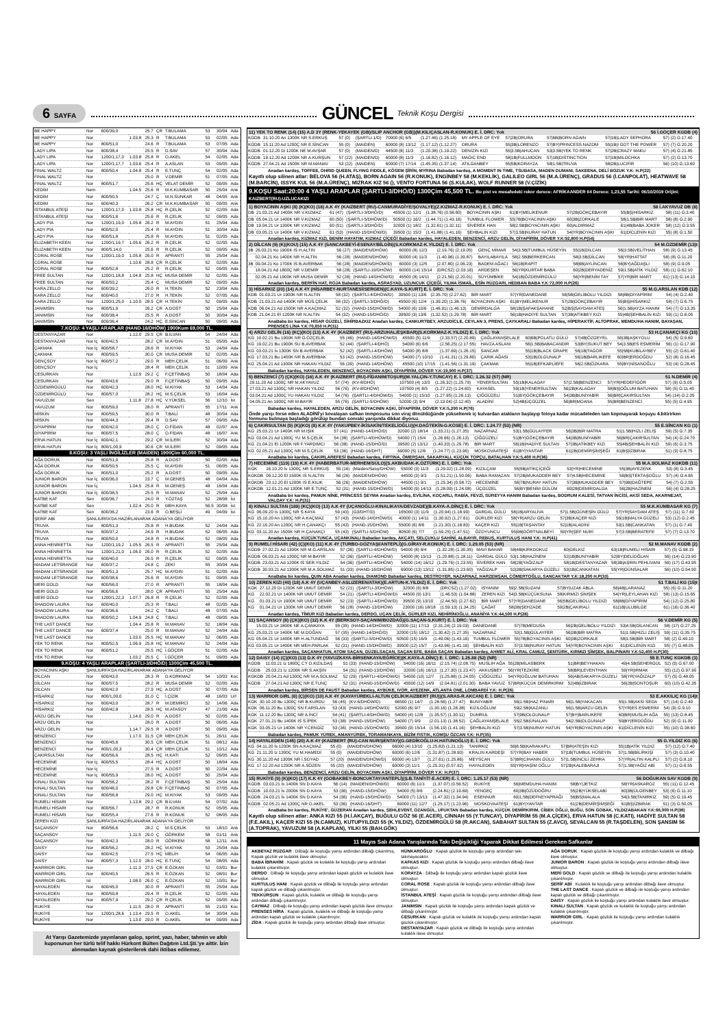6 SAYFA GÜNCEL Teknik Koşu Dergisi
| BE HAPPY | Nor | 600/39,0 | | 25.7 | ÇR | T.BULAMA | 53 | 30/04 | Ada |
| BE HAPPY | Nor | | 1.03.8 | 25.3 | R | T.BULAMA | 53 | 02/05 | Ada |
| BE HAPPY | Nor | 800/51,0 | | 24.6 | R | T.BULAMA | 53 | 07/05 | Ada |
| LADY LIPA | Nor | 600/38,4 | | 25.5 | R | D.SAV | 57 | 30/04 | Ada |
| LADY LIPA | Nor | 1200/1,17,0 | 1.03.8 | 25.8 | R | O.AKEL | 54 | 02/05 | Ada |
| LADY LIPA | Nor | 1200/1,17,7 | 1.03.6 | 25.4 | R | A.ASLAN | 53 | 09/05 | Ada |
| FINAL WALTZ | Nor | 800/50,4 | 1.04.8 | 25.4 | R | E.TUNÇ | 54 | 02/05 | Ada |
| FINAL WALTZ | Nor | | | 25.0 | R | V.DEMİR | 51 | 07/05 | Ada |
| FINAL WALTZ | Nor | 800/51,7 | | 25.6 | HÇ | VELAT DEMİR | 52 | 09/05 | Ada |
| KEDİM | Nem | | 1.04.5 | 25.6 | R | M.K.KUMBASAR | 50 | 25/04 | Ank |
| KEDİM | Nor | 800/50,5 | | 24.7 | Ç | M.N.SUNKAR | 48 | 04/05 | Ank |
| KEDİM | Nor | 600/40,3 | | 26.2 | ÇR | M.K.KUMBASAR | 50 | 09/05 | Ank |
| İSTANBUL ATEŞİ | Nor | 1200/1,17,0 | 1.03.8 | 25.8 | HÇ | R.ÇELİK | 52 | 02/05 | Ada |
| İSTANBUL ATEŞİ | Nor | 800/51,8 | | 25.6 | R | R.ÇELİK | 52 | 09/05 | Ada |
| LADY PIA | Nor | 1200/1,19,0 | 1.05.8 | 26.2 | R | M.AYDIN | 51 | 25/04 | Ada |
| LADY PIA | Nor | 800/52,0 | | 25.4 | R | M.AYDIN | 51 | 30/04 | Ada |
| LADY PIA | Nor | 800/51,8 | | 25.8 | R | M.AYDIN | 51 | 02/05 | Ada |
| ELIZABETH KEEN | Nor | 1200/1,19,7 | 1.05.6 | 26.2 | R | R.ÇELİK | 52 | 02/05 | Ada |
| ELIZABETH KEEN | Nor | 800/5,14,0 | | 25.6 | R | R.ÇELİK | 52 | 09/05 | Ada |
| CORAL ROSE | Nor | 1200/1,19,0 | 1.05.8 | 26.0 | R | APRANTİ | 55 | 25/04 | Ada |
| CORAL ROSE | Nor | | 1.10.6 | 28.8 | ÇR | R.ÇELİK | 52 | 02/05 | Ada |
| CORAL ROSE | Nor | 800/52,8 | | 25.2 | R | R.ÇELİK | 52 | 09/05 | Ada |
| FREE SULTAN | Nor | 1200/1,18,8 | 1.04.8 | 25.8 | HÇ | MUSA DEMİR | 52 | 02/05 | Ada |
| FREE SULTAN | Nor | 800/50,2 | | 25.4 | Ç | MUSA DEMİR | 52 | 09/05 | Ada |
| KARA ZELLO | Nor | 600/39,2 | | 26.0 | R | H.TEKİN | 52 | 23/04 | Ada |
| KARA ZELLO | Nor | 600/40,0 | | 27.0 | R | H.TEKİN | 52 | 07/05 | Ada |
| KARA ZELLO | Nor | 1200/1,25,0 | 1.10.0 | 28.5 | ÇR | H.TEKİN | 52 | 09/05 | Ada |
| JANIMSIN | Nor | 800/51,9 | | 26.2 | ÇR | A.DOST | 50 | 25/04 | Ada |
| JANIMSIN | Nor | 600/38,4 | | 25.5 | R | A.DOST | 50 | 30/04 | Ada |
| JANIMSIN | Nor | 600/36,4 | | 24.2 | HÇ | E.SİNCAN | 50 | 09/05 | Ada |
| 7.KOŞU: 4 YAŞLI ARAPLAR (HAND-16/DHÖW) 1900Kum 69,000 TL. | | | | | | | | | |
| DESTANYAZAR | Nor | | 1.12.0 | 29.5 | ÇR | B.İLVAN | 54 | 24/04 | Ada |
| DESTANYAZAR | Nor İç | 600/42,5 | | 28.2 | ÇR | M.AYDIN | 51 | 05/05 | Ada |
| ÇAKMAK | Nor İç | 800/58,7 | | 28.6 | R | M.KIYAK | 53 | 24/04 | Ada |
| ÇAKMAK | Nor | 800/59,5 | | 30.0 | ÇR | MUSA DEMİR | 52 | 02/05 | Ada |
| GENÇSOY | Nor İç | 800/57,2 | | 29.0 | R | MEH.ÇELİK | 51 | 06/09 | Ank |
| GENÇSOY | Nor İç | | | 28.4 | R | MEH.ÇELİK | 51 | 10/09 | Ank |
| CESURKAN | Nor | | 1.12.9 | 29.2 | Ç | F.ÇETİNBAŞ | 50 | 18/04 | Ada |
| CESURKAN | Nor | 600/43,6 | | 29.0 | R | F.ÇETİNBAŞ | 50 | 09/05 | Ada |
| ÖZDEMİRGÜLÜ | Nor | 600/42,3 | | 28.0 | HÇ | M.KIYAK | 53 | 14/04 | Ada |
| ÖZDEMİRGÜLÜ | Nor | 800/57,0 | | 28.2 | HÇ | M.S.ÇELİK | 53 | 16/04 | Ada |
| YAVUZUM | Sen | | 1.11.8 | 27.8 | HÇ | V.YÜKSEL | 56 | 12/10 | İst |
| YAVUZUM | Nor | 800/59,0 | | 28.0 | R | APRANTİ | 55 | 17/11 | Ank |
| MİSKİN | Nor | 800/59,5 | | 30.0 | R | T.BALİ | 48 | 30/04 | Ada |
| MİSKİN | Nor | 600/44,3 | | 29.4 | R | D.SAV | 57 | 09/05 | Ada |
| DİYAPİRİM | Nor | 600/42,0 | | 28.0 | Ç | O.FİDAN | 48 | 02/07 | Ank |
| DİYAPİRİM | Nor | 800/57,5 | | 28.0 | Ç | O.FİDAN | 48 | 16/07 | Ank |
| ERVA HATUN | Nor İç | 600/42,1 | | 29.2 | ÇR | M.İLERİ | 52 | 30/04 | Ada |
| ERVA HATUN | Nor İç | 800/1,00,9 | | 30.6 | ÇR | M.İLERİ | 52 | 09/05 | Ada |
| 8.KOŞU: 3 YAŞLI İNGİLİZLER (MAIDEN) 1900Çim 60,000 TL. | | | | | | | | | |
| AĞA DORUK | Nor | 800/51,9 | | 25.8 | R | A.DOST | 50 | 02/05 | Ada |
| AĞA DORUK | Nor | 800/50,5 | | 25.5 | Ç | M.AYDIN | 51 | 06/05 | Ada |
| AĞA DORUK | Nor | 800/51,0 | | 25.2 | R | A.DOST | 50 | 09/05 | Ada |
| JUNIOR BARON | Nor İç | 600/36,0 | | 23.7 | Ç | M.GENEŞ | 48 | 04/04 | Ada |
| JUNIOR BARON | Nor İç | | 1.04.5 | 25.8 | R | M.GENEŞ | 48 | 16/04 | Ada |
| JUNIOR BARON | Nor İç | 600/38,5 | | 25.5 | R | M.MANAV | 52 | 25/04 | Ada |
| KATBE KAT | Sen | 600/36,7 | | 24.0 | R | Y.ÖZTAŞ | 52 | 28/08 | İst |
| KATBE KAT | Sen | | 1.02.4 | 25.0 | R | MEH.KAYA | 56.5 | 30/08 | İst |
| KATBE KAT | Sen | 600/36,2 | | 23.6 | R | O.BEŞLİ | 49 | 04/09 | İst |
| ŞERİF ABİ | ŞANLIURFA'DA HAZIRLANARAK ADANA'YA GELİYOR | | | | | | | | |
| TRUVA | Nor | 800/51,3 | | 25.8 | R | H.BUDAK | 52 | 24/04 | Ada |
| TRUVA | Nor | 600/37,2 | | 24.9 | R | H.BUDAK | 52 | 06/05 | Ada |
| TRUVA | Nor | 800/50,0 | | 24.8 | R | H.BUDAK | 52 | 08/05 | Ada |
| ANNA HENRIETTA | Nor | 1200/1,19,2 | 1.05.5 | 26.5 | R | APRANTİ | 55 | 25/04 | Ada |
| ANNA HENRIETTA | Nor | 1200/1,21,0 | 1.06.0 | 26.0 | R | R.ÇELİK | 52 | 02/05 | Ada |
| ANNA HENRIETTA | Nor | 600/40,0 | | 26.5 | R | R.ÇELİK | 52 | 09/05 | Ada |
| MADAM LETSRANGE | Nor | 600/37,2 | | 24.8 | Ç | ZEKİ | 55 | 30/04 | Ada |
| MADAM LETSRANGE | Nor | 800/51,3 | | 25.7 | HÇ | M.AYDIN | 51 | 02/05 | Ada |
| MADAM LETSRANGE | Nor | 600/38,6 | | 25.6 | R | M.AYDIN | 51 | 09/05 | Ada |
| MERİ GOLD | Nor | 800/56,0 | | 27.0 | R | APRANTİ | 55 | 18/04 | Ada |
| MERİ GOLD | Nor | 800/56,6 | | 28.0 | ÇR | APRANTİ | 55 | 25/04 | Ada |
| MERİ GOLD | Nor | 1200/1,22,3 | 1.07.7 | 26.8 | R | R.ÇELİK | 52 | 02/05 | Ada |
| SHADOW LAURA | Nor | 600/40,0 | | 25.3 | R | T.BALİ | 48 | 02/05 | Ada |
| SHADOW LAURA | Nor | 600/36,6 | | 24.2 | Ç | T.BALİ | 48 | 07/05 | Ada |
| SHADOW LAURA | Nor | 800/50,2 | 1.04.9 | 24.8 | Ç | T.BALİ | 48 | 09/05 | Ada |
| THE LAST DANCE | Nor | | 1.04.4 | 25.8 | R | M.MANAV | 52 | 18/04 | Ada |
| THE LAST DANCE | Nor | 600/37,4 | | 25.0 | R | M.MANAV | 52 | 24/04 | Ada |
| THE LAST DANCE | Nor | | 1.03.0 | 25.5 | HÇ | M.MANAV | 52 | 06/05 | Ada |
| YEK TO RENK | Nor | 800/52,5 | 1.06.9 | 25.8 | HÇ | M.MANAV | 52 | 24/04 | Ada |
| YEK TO RENK | Nor | 800/51,2 | | 25.5 | HÇ | İ.GÖÇER | 51 | 02/05 | Ada |
| YEK TO RENK | Nor | | 1.03.2 | 25.5 | Ç | İ.GÖÇER | 51 | 09/05 | Ada |
| 9.KOŞU: 4 YAŞLI ARAPLAR (ŞARTLI-3/DHÖ/D) 1300Çim 45,500 TL. | | | | | | | | | |
| BOYACININ AŞKI | ŞANLIURFA'DA HAZIRLANARAK ADANA'YA GELİYOR | | | | | | | | |
| DİLCAN | Nor | 600/43,0 | | 28.3 | R | D.KORKMAZ | 54 | 10/03 | Koc |
| DİLCAN | Nor | 800/57,5 | | 28.2 | R | MUSA DEMİR | 52 | 02/05 | Ada |
| DİLCAN | Nor | 600/42,0 | | 27.9 | HÇ | A.DOST | 50 | 07/05 | Ada |
| HİSARKIZ | Nor | 800/1,00,0 | | 31.0 | Ç | İ.ÇİZİK | 48 | 16/03 | Urf |
| HİSARKIZ | Nor | 600/43,0 | | 28.7 | R | M.DEMİRCİ | 52 | 14/06 | Ada |
| HİSARKIZ | Nor | 600/42,8 | | 28.5 | HÇ | M.ATASOY | 47 | 21/06 | Ada |
| ARZU GELİN | Nor | | 1.14.0 | 29.0 | R | A.DOST | 50 | 02/05 | Ada |
| ARZU GELİN | Nor | | | 28.0 | R | A.DOST | 50 | 06/05 | Ada |
| ARZU GELİN | Nor | | 1.14.7 | 29.5 | R | A.DOST | 50 | 09/05 | Ada |
| BENZENCİ | Nor | | 1.17.0 | 31.5 | ÇR | MEH.ÇELİK | 51 | 26/11 | Ada |
| BENZENCİ | Nor | 600/45,6 | | 30.5 | ÇR | MEH.ÇELİK | 51 | 08/12 | Ada |
| BENZENCİ | Nor | 800/1,00,3 | | 30.4 | ÇR | MEH.ÇELİK | 51 | 10/12 | Ada |
| ÇAKIRSULTAN | Nor | 800/56,6 | | 28.5 | HÇ | H.KATI | 52 | 09/05 | Ada |
| HECEMİNE | Nor İç | 800/55,5 | | 28.4 | HÇ | A.DOST | 50 | 18/04 | Ada |
| HECEMİNE | Nor İç | | | 27.5 | R | A.DOST | 50 | 22/04 | Ada |
| HECEMİNE | Nor İç | 800/55,9 | | 28.0 | HÇ | A.DOST | 50 | 25/04 | Ada |
| KINALI SULTAN | Nor | 800/56,2 | | 28.2 | R | F.ÇETİNBAŞ | 50 | 25/04 | Ada |
| KINALI SULTAN | Nor | 600/46,0 | | 29.8 | ÇR | F.ÇETİNBAŞ | 50 | 07/05 | Ada |
| KINALI SULTAN | Nor | 800/56,8 | | 29.0 | HÇ | M.KIYAK | 53 | 09/05 | Ada |
| RUMELİ HİSARI | Nor | | 1.13.8 | 29.2 | ÇR | B.İLVAN | 54 | 07/02 | Ada |
| RUMELİ HİSARI | Nor | 800/56,7 | | 28.7 | R | R.KONUK | 52 | 05/05 | Ada |
| RUMELİ HİSARI | Nor | 800/55,4 | | 27.6 | R | R.KONUK | 52 | 08/05 | Ada |
| ZEREN KIZI | ŞANLIURFA'DA HAZIRLANARAK ADANA'YA GELİYOR | | | | | | | | |
| SAÇANSOY | Nor | 800/56,6 | | 28.2 | Ç | M.S.ÇELİK | 53 | 18/10 | Ank |
| SAÇANSOY | Nor | | 1.11.5 | 29.0 | Ç | GÖRKEM | 58 | 01/11 | Ank |
| SAÇANSOY | Nor | 600/42,3 | | 28.0 | R | GÖRKEM | 58 | 12/11 | Ank |
| DAISY | Nor | 800/56,2 | | 28.2 | HÇ | M.KIYAK | 53 | 25/04 | Ada |
| DAISY | Nor | 600/42,5 | | 27.5 | HÇ | MELİH | 54 | 06/05 | Ada |
| DAISY | Nor | 800/57,3 | 1.12.0 | 28.0 | HÇ | E.TUNÇ | 54 | 08/05 | Ada |
| WARRIOR GIRL | Nor | | 1.11.3 | 27.5 | ÇR | E.ÖZKAN | 52 | 03/01 | Bur |
| WARRIOR GIRL | Nor | 600/40,5 | | 26.5 | R | E.ÖZKAN | 52 | 08/01 | Bur |
| WARRIOR GIRL | Isl | | 1.08.0 | 26.0 | Ç | E.ÖZKAN | 52 | 10/01 | Bur |
| HAYALEDEN | Nor | 600/45,0 | | 30.0 | R | APRANTİ | 55 | 25/04 | Ada |
| HAYALEDEN | Nor | 800/59,8 | | 29.4 | R | R.ÇELİK | 52 | 02/05 | Ada |
| HAYALEDEN | Nor | 800/57,9 | | 29.2 | ÇR | R.ÇELİK | 52 | 09/05 | Ada |
| RUKİYE | Nor | | 1.11.5 | 28.0 | R | APRANTİ | 55 | 21/03 | Koc |
| RUKİYE | Nor | 1200/1,28,6 | 1.13.4 | 29.5 | R | O.AKEL | 54 | 30/04 | Ada |
| RUKİYE | Nor | | 1.13.0 | 29.0 | R | O.AKEL | 54 | 09/05 | Ada |
At Yarışı Gazetemizde yayınlanan galop, sprint, yazı, haber, tahmin ve altılı kuponunun her türlü telif hakkı Hürkont Bülten Dağıtım Ltd.Şti.'ye aittir. İzin alınmadan kaynak gösterilerek dahi iktibas edilemez.
11) YEK TO RENK (14) (15) A.D 3Y (RENK-YEKAYEK (GB)/SLIP ANCHOR (GB))(M.KILIÇASLAN-R.KONUK) E. İ. DRC: Yok 56 İ.GÖÇER KGDB (4)
| KGDB | 31.10.20 An 1300K NR S.ERKUŞ | 57 (0) | (ŞARTLI-1/D) | 70000 (6) 6/5 | (1.27.46) (1.25.18) | MY APPLE OF EYE | 57/2B/ORURA | 57/6B/BORN AGAIN | 57/1B/LADY SEPHORA | 57) (2) G:17.40 |
| KGDB | 15.11.20 Ad 1200Ç NR E.SİNCAN | 55 (0) | (MAIDEN) | 60000 (8) 13/12 | (1.17.12) (1.12.27) | ORURA | 55/3B/LORENZO | 57/BY/PRINCESS NAZOM | 55/1B/I GOT THE POWER | 57) (7) G:20.20 |
| KGDB | 01.12.20 Di 1200K NE M.AVŞAR | 57 (0) | (MAIDEN/D) | 44500 (8) 11/3 | (1.20.38) (1.19.22) | DENİZİN KIZI | 55/3.5B/AHUCAN | 53/3.5B/YEK TO RENK | 57/2B/CRAZY MAKU | 57) (4) G:21.85 |
| KGDB | 19.12.20 Ad 1200K NR A.KURŞUN | 57 (22) | (MAIDEN/D) | 60000 (8) 11/3 | (1.16.82) (1.16.12) | MAGIC END | 58/1B/FULLMOON | 57/1B/DISTINCTION | 57/1B/MILOCHKA | 57) (2) G:13.70 |
| KGDB | 27.04.21 Ad 1500K NR M.MANAV | 53 (22) | (MAIDEN) | 60000 (7) 17/14 | (1.45.35) (1.37.14) | ATILGANBEY | 55/5B/KORAYZA | 58/1.5B/TRUVA | 58/2B/LUCIFIR | 56) (10) G:13.60 |
Anadan kardeş, TOFFEE, OHRID QUEEN, FLYING FIDDLE, KÖSEM ŞİRİN, MYRINA Babadan kardeş, A MOMENT IN TIME, TSUBASA, MADEN DUMANI, SAKEENA, DELİ BOZUK Y.K: H.P(22)
Kayıtlı olup silinen atlar: BELOVA 56 (H.ATAŞ), BORN AGAIN 56 (R.KONUK), ENGİNBEY 58 (M.KEKLİK), GALILEO GIRL 56 (M.A.ÜRENÇ), GRADUS 56 (İ.CANPOLAT), HEATWAVE 58 (M.BARCİN), ISSYK KUL 56 (M.A.ÜRENÇ), MIZRAK KIZ 56 (), VENTO FORTUNA 56 (S.KULAK), WOLF RUNNER 58 (V.ÇİZİK)
9.KOŞU Saat:20:00 4 YAŞLI ARAPLAR (ŞARTLI-3/DHÖ/D) 1300Çim 45,500 TL. Bu pist ve mesafedeki rekor derece: AFRİKAANDER 64 Derece: 1,23,55 Tarihi: 06/10/2019 Orijini: KAIZBERT(RU)-UZLUCAKIZI
1) BOYACININ AŞKI (8) (K)(KO) (18) A.K 4Y (KAIZBERT (RU)-CANMURADİYE/ŞOVALYE)(Z.KIZMAZ-R.KONUK) E. İ. DRC: Yok 58 İ.AKYAVUZ DB (8)
| DB | 21.03.21 Ad 1400K NR V.KIZMAZ | 61 (47) | (ŞARTLI-3/DHÖ/D) | 45500 (1) 12/1 | (1.38.76) (0.58.60) | BOYACININ AŞKI | 61/BY/MELİKENUR | 57/2B/GÖKÇEBAYIR | 55/BŞ/HİSARKIZ | 58) (11) G:3.40 |
| DB | 05.04.21 Ur 1400K NR V.KIZMAZ | 60 (50) | (ŞARTLI-5/DHÖW/D) | 50500 (1) 16/2 | (1.44.71) (1.43.16) | TUMBUL FLOWER | 55/7B/BOYACININ AŞKI | 60/3B/ZORKALE | 58/1.5B/BİR MART | 58) (8) G:2.90 |
| DB | 19.04.21 Ur 1300K NR V.KIZMAZ | 60 (51) | (ŞARTLI-3/DHÖ/D) | 32000 (1) 18/2 | (1.32.61) (1.32.11) | SİVEREK HAN | 58/2.5B/BOYACININ AŞKI | 60/ALDIRMAZ | 61/4B/BABA JOKER | 58) (12) G:3.55 |
| DB | 03.05.21 Ur 1400K NR V.KIZMAZ | 61 (53) | (HAND-15/DHÖW/D) | 39500 (1) 15/3 | (1.41.88) (1.41.16) | ŞEHBALİN KIZI | 57/3.5B/NURAY HATUN | 54/YR/BOYACININ AŞKI | 61/DİCLENİN KIZI | 55) (8) G:1.50 |
Anadan kardeş, KIZMAZ KIZI, BENİM HAYATIM, KIZMAZ ÇİÇEĞİ Babadan kardeş, HAYALEDEN, BENZENCİ, ARZU GELİN, DİYAPİRİM, DÖVER Y.K:92,800 H.P(54)
2) DİLCAN (9) (K)(KOU) (15) A.K 4Y (SANCAKBEYİ-ESENAY/BİLGİN)(S.KORKMAZ-K.YILDIZ) E. İ. DRC: Yok 54 M.ÖZDEMİR (13)t
| 3B | 26.03.21 Ko 1900K IS H.ALTIN | 56 (27) | (MAIDEN/DHÖW) | 60000 (8) 12/3 | (2.19.76) (2.19.05) | GENÇ MİMAR | 54/3.5B/TUMBUL HÜSEYİN | 55/1B/DİLCAN | 56/3.5B/VELİTHAN | 58) (9) G:13.45 |
| | 02.04.21 Ko 1400K NR H.ALTIN | 56 (28) | (MAIDEN/DHÖW) | 60000 (4) 11/3 | (1.40.96) (1.39.87) | BAYILABAYILA | 58/2.5B/BERKERCAN | 58/3.5B/DİLCAN | 56/YR/HATTAT | 58) (8) G:11.20 |
| 3B | 09.04.21 Ko 1700K IS B.AVERBAK | 56 (28) | (MAIDEN/DHÖW/D) | 60000 (3) 12/5 | (2.07.80) (2.06.23) | BADEM AĞACI | 58/1B/RAPİT | 58/6B/AYLİNCAN | 56/BY/AĞDAŞLI | 58) (9) G:9.05 |
| | 18.04.21 Ad 1800Ç NR V.DEMİR | 58 (28) | (ŞARTLI-19/DHÖW) | 60000 (14) 15/14 | (DRCSZ) (2.03.16) | ARDEŞEN | 56/YR/KURTAR BABA | 60/2B/DERYADENİZ | 59/1.5B/ATİK YILDIZ | 58) (1) G:62.10 |
| | 02.05.21 Ad 1900K NR MUSA DEMİR | 52 (28) | (HAND-14/DHÖW/D) | 45500 (8) 14/11 | (2.21.56) (2.20.01) | SÜYÜMBİKE | 54/1B/ÖZDEMİRGÜLÜ | 56/YR/BENİM TAY | 57/YR/BİR MART | 61) (13) G:14.10 |
Anadan kardeş, BERFİN HAT, ROJA Babadan kardeş, ASRASYAD, UZUNCUK ÇİÇEĞİ, YILMA İSMAİL, ESİN RÜZGARI, HEDBAN BABA Y.K:72,000 H.P(26)
3) HİSARKIZ (20) (14) A.K 4Y (HİSARBEY-NURTANESİ/SERGEN)(C.KAYA-S.KURT) E. İ. DRC: Yok 55 M.G.ARSLAN KDB (12)
| KDB | 01.03.21 Ur 1900K NR N.ALTIN | 58 (32) | (ŞARTLI-4/DHÖW/D) | 39500 (1) 13/6 | (2.35.70) (2.27.62) | BİR MART | 57/YR/DANEDANE | 56/5B/GELİBOLU YILDIZI | 58/8B/DİYAPİRİM | 54) (4) G:2.40 |
| KDB | 21.03.21 Ad 1400K NR MÜS.ÇELİK | 58 (32) | (ŞARTLI-3/DHÖ/D) | 45500 (6) 12/4 | (1.39.20) (1.38.76) | BOYACININ AŞKI | 61/BY/MELİKENUR | 57/2B/GÖKÇEBAYIR | 55/BŞ/HİSARKIZ | 58) (7) G:6.75 |
| KDB | 06.04.21 Ad 1500K NR A.KAÇMAZ | 52 (32) | (HAND-15/DHÖW/D) | 54000 (6) 10/6 | (1.46.91) (1.46.13) | DEMİRDALGA | 58/1B/ŞAFAKŞAHANE | 52/BŞ/SAYDAM ATEŞ | 56/1.5B/AYZA HANIM | 54) (7) G:13.35 |
| KDB | 21.04.21 El 1200K NR N.ALTIN | 54 (32) | (HAND-15/DHÖ/D) | 39500 (3) 13/6 | (1.32.52) (1.29.78) | BİR MART | 56/1B/HADİYE SULTAN | 57/3B/ATİKBEY KIZI | 55/4B/ŞEHBALİN KIZI | 59) (1) G:6.05 |
AnaBaba bir kardeş, HİSAR GÜZELİ, SİHİRBAZKIZ Anadan kardeş, CANKURTBEY, ARZUDİCLE, CEYLAN 3, PRENS, ÇAYKARALI Babadan kardeş, HİPERAKTİF, ALTOPRAK, MEMDUHA HANIM, BAYAŞAN, PRENSES LİNA Y.K:70,650 H.P(31)
4) ARZU GELİN (16) (KÇ)(KO) (13) A.K 4Y (KAIZBERT (RU)-ARZUHAL/EŞKBAR)(S.KORKMAZ-K.YILDIZ) E. İ. DRC: Yok 53 H.ÇANAKÇI KG (10)
| KG | 10.02.21 Bu 1900K NR G.ÖZÇELİK | 55 (46) | (HAND-14/DHÖW/D) | 45500 (5) 11/9 | (2.33.57) (2.20.89) | ÇAĞLAYANŞELALE | 60/6B/POLATLI GÜLÜ | 57/4B/ÖZGEYEL | 56/3B/AŞKYOLU | 54) (5) G:9.60 |
| KG | 19.02.21 Bu 1900K SU B.AVERBAK | 52 (44) | (ŞARTLI-4/DHÖ) | 54000 (6) 6/6 | (2.56.25) (2.17.55) | HAVZA ASLANI | 56/1.5B/BABACANDIR | 53/BY/SUKUT BEY | 54/3.5B/ES ESMERİM | 56) (1) G:17.90 |
| KG | 03.03.21 İs 1300K SN B.AVERBAK | 52 (42) | (ŞARTLI-4/DHÖW) | 54000 (8) 8/8 | (1.37.69) (1.26.15) | SANCAR | 55/1B/BLACK GRAPE | 56/1B/TAGOR | 55/5B/KUBİLAYBEY | 55) (2) G:61.40 |
| KG | 17.03.21 Bu 1400K NR B.AVERBAK | 53 (42) | (HAND-15/DHÖW) | 54000 (7) 10/10 | (1.41.31) (1.29.80) | ÇARIK AĞASI | 53/1B/OLGUNALP | 56/1B/BARLIKEFE | 60/BR/ERDOĞDU | 52) (8) G:16.45 |
| KG | 25.04.21 Ad 1300K NR HAKAN YILDIZ | 56 (39) | (HAND-14/DHÖW) | 45500 (10) 17/15 | (1.41.56) (1.31.19) | ÇAKMAK | 55/1B/EFKARLİEFE | 56/2.5B/ÖZKARA | 55/BY/NİSANOĞLU | 53) (4) G:28.45 |
Babadan kardeş, HAYALEDEN, BENZENCİ, BOYACININ AŞKI, DİYAPİRİM, DÖVER Y.K:19,900 H.P(37)
5) BENZENCİ (7) (ÇK)(KO) (16) A.K 4Y (KAIZBERT (RU)-FİDANIM/TOŞUR)(M.YALÇIN-Y.TUNCAY) E. İ. DRC: 1.26.32 (57) (NR) 51 N.DEMİR (4)
| | 29.11.20 Ad 1300Ç NR M.AKYAVUZ | 57 (74) | (KV-8/DHÖ) | 107500 (4) 13/3 | (1.26.32) (1.25.79) | YENERSULTAN | 55/1B/KALAGAY | 57/2.5B/BENZENCİ | 57/YR/HEDEFİGÖR | 57) (9) G:5.05 |
| | 27.03.21 Ad 1300Ç NR HAKAN YILDIZ | 56 (76) | (KV-8/DHÖW) | 107500 (4) 8/5 | (1.27.22) (1.24.60) | KAYASEL | 59/1B/YENERSULTAN | 56/2B/KALAGAY | 58/BŞ/OĞLUM BATUHAN | 58) (5) G:11.40 |
| | 03.04.21 Ad 1300Ç YU HAKAN YILDIZ | 54 (76) | (ŞARTLI-4/DHÖW/D) | 54000 (1) 15/10 | (1.27.95) (1.26.13) | ÇİĞGÜZELİ | 51/BY/GÖKÇEBAYIR | 54/3B/BUNİYABİR | 56/BR/ÇAKIRSULTAN | 54) (14) G:2.05 |
| | 04.05.21 An 1900Ç NR M.BAYIR | 55 (76) | (ŞARTLI-5/DHÖW) | 52000 (3) 9/4 | (2.13.04) (2.12.40) | ALADİNİ | 52/4B/ÜÇGÜZEL | 56/BR/MOANA | 55/BR/BENZENCİ | 55) (5) G:4.95 |
Babadan kardeş, HAYALEDEN, ARZU GELİN, BOYACININ AŞKI, DİYAPİRİM, DÖVER Y.K:5,200 H.P(76)
Önde yarışı forse eden ALADİNİ'yi kovalayan safkan temposunu son viraj dönüldüğünde yükselterek iç kulvardan atakların başlayıp fotoya kadar mücadeleden tam kopmayarak koşuyu 4.bitirirken formunu bulmaya başladığı görülüp bundan sonraki yarışında dikkat diyoruz.
6) ÇAKIRSULTAN (9) (K)(KO) (8) K.K 4Y (YAKUPBEY-İKİSAKİN/TEKELİOĞLU)(H.DAĞTEKİN-G.KÖSE) E. İ. DRC: 1.24.77 (53) (NR) 55 E.SİNCAN KG (1)
| KG | 25.03.21 Ur 1400K NR M.IŞIK | 57 (41) | (HAND-14/DHÖ/D) | 32000 (2) 18/14 | (1.33.21) (1.27.35) | NAZARNAZ | 53/1.5B/GÜLAYFER | 56/3B/BİR MATRA | 51/1.5B/HIZLI ZELİŞ | 59) (5) G:7.35 |
| KG | 03.04.21 Ad 1300Ç YU M.S.ÇELİK | 54 (38) | (ŞARTLI-4/DHÖW/D) | 54000 (7) 15/4 | (1.26.66) (1.26.13) | ÇİĞGÜZELİ | 51/BY/GÖKÇEBAYIR | 54/3B/BUNİYABİR | 56/BR/ÇAKIRSULTAN | 54) (4) G:24.70 |
| KG | 21.04.21 El 1200K NR F.YARDIMCI | 56 (38) | (HAND-15/DHÖ/D) | 39500 (2) 13/12 | (1.40.33) (1.29.78) | BİR MART | 56/1B/HADİYE SULTAN | 57/3B/ATİKBEY KIZI | 55/4B/ŞEHBALİN KIZI | 59) (6) G:3.75 |
| KG | 02.05.21 Ad 1300Ç NR M.S.ÇELİK | 53 (36) | (HAND-16/DHT) | 69000 (5) 12/6 | (1.24.77) (1.23.96) | MOSKOVAATEŞİ | 61/BY/YANTAR | 61/2B/DEMİRŞİMŞEĞİ | 61/BŞ/İZBIRAK | 51) (9) G:8.75 |
AnaBaba bir kardeş, ÇAKIRLAREFESİ Babadan kardeş, FIRTINA, ÖMERŞAH, SAKARYALI, KÜÇÜK TOPÇU, BATALHAN Y.K:5,400 H.P(36)
7) HECEMİNE (119) (19) K.K 4Y (HABERBATUR-MERHEM/SÜLO)(S.AKBUDAK-K.ÖZTÜRK) E. İ. DRC: Yok 55 M.A.SOLMAZ KGKDB (11)
| KGK | 16.10.20 İs 1300Ç NR S.ERKUŞ | 55 (16) | (Maiden/Satış/DHÖW) | 55000 (3) 11/3 | (1.29.02) (1.28.09) | KIZILÇAM | 55/5B/ATİKÇİÇEĞİ | 53/YR/HECEMİNE | 55/3B/AYEZENK | 53) (8) G:3.45 |
| KGKDB | 09.12.20 El 1500K IS N.ALTIN | 56 (26) | (MAIDEN/DHÖW) | 44500 (3) 9/3 | (1.51.21) (1.50.06) | BABA RAMAZAN | 57/2B/MUKADDER BEY | 57/4.5B/HECEMİNE | 56/BŞ/TEKTAŞOĞLU | 57) (4) G:4.65 |
| KGKDB | 23.12.20 El 1200K IS E.KILIK | 56 (26) | (MAIDEN/DHÖW) | 44500 (1) 9/1 | (1.25.34) (0.58.72) | HECEMİNE | 56/7B/NURAY HATUN | 57/3B/MUKADDER BEY | 57/9B/DAĞTEPE | 54) (7) G:2.55 |
| KGKDB | 12.01.21 Ad 1300K NR E.TUNÇ | 52 (31) | (HAND-15/DHÖW/D) | 54000 (9) 14/13 | (1.28.09) (1.24.08) | ÜÇGÜZEL | 56/BY/BENİM GÜLÜM | 60/2B/DEMİRDALGA | 56/2B/HAZİNEM | 56) (4) G:28.25 |
AnaBaba bir kardeş, PAMUK NİNE, PRİNCESS ŞEYMA Anadan kardeş, EVİLİNA, KOÇARLI, RABİA, FEVZİ, SÜREYYA HANIM Babadan kardeş, BODRUM KALESİ, TATVAN İNCİSİ, AKSİ SEDA, AKARNEJAT, VALDAY Y.K: H.P(31)
8) KINALI SULTAN (189) (KÇ)(KO) (13) A.K 4Y (UÇANOĞLU-KINALIKAYA/DEVZADE)(B.KAYA-A.DİNÇ) E. İ. DRC: Yok 55 M.K.KUMBASAR KG (7)
| KG | 06.09.20 İs 1300Ç NR S.KAYA | 59 (43) | (G3/DHT/D) | 165000 (3) 11/9 | (1.20.94) (1.18.99) | GARDAL GÜLÜ | 58/1B/ARYALİVA | 57/1.5B/GÜNEŞİN GÜLÜ | 57/YR/SAYDAM ATEŞ | 57) (11) G:7.60 |
| KG | 15.10.20 An 1300Ç NR A.KAÇMAZ | 57 (43) | (HAND-14/DHÖW/D) | 40000 (1) 14/11 | (1.30.92) (1.27.61) | GÜRLER KIZI | 58/YR/ARZU GELİN | 57/3B/KAÇER KIZI | 56/1B/MALYA GÜZELİ | 53) (12) G:2.45 |
| KG | 22.10.20 An 1200Ç NR H.ÇANAKÇI | 55 (43) | (HAND-15/DHÖW) | 55000 (6) 8/6 | (1.21.30) (1.18.83) | KAÇER KIZI | 55/1B/TAŞANTAY | 52/1B/ALADİNİ | 53/1.5B/CANKATAN | 57) (1) G:7.40 |
| KG | 03.11.20 An 1500K NR H.ÇANAKÇI | 55 (43) | (ŞARTLI-5/DHÖW) | 80500 (6) 7/7 | (1.59.25) (1.47.51) | ÖZOYUNCU | 55/9B/DÖRTNALBEYİ | 59/YR/ŞEF NURİ | 57/3.5B/BERATEFE | 57) (7) G:13.70 |
Anadan kardeş, KÜÇÜKTUNCA, UÇANKINALI Babadan kardeş, AKÇATI, SELÇUKLU ŞAHİNİ, ALBAYIR, REBUŞ, KURTULUŞ HANI Y.K: H.P(41)
9) RUMELİ HİSARI (42) (Ç)(KO) (11) K.K 4Y (TURBO-GÖZYAŞI/ANTEPLİ)(G.GİRAY-R.KONUK) E. İ. DRC: 1.29.05 (53) (NR) 52 M.MANAV KGDB (2)
| KGDB | 27.02.21 Ad 1300K NR M.G.ARSLAN | 57 (36) | (ŞARTLI-4/DHÖW/D) | 54000 (8) 8/4 | (1.32.28) (1.30.35) | MAVİ BAHAR | 58/4B/KIRKDOKUZ | 60/GELKIZ | 63/1B/RUMELİ HİSARI | 57) (5) G:98.15 |
| KGDB | 06.03.21 Ad 1300Ç NR M.BAYIR | 52 (36) | (ŞARTLI-4/DHÖW) | 54000 (8) 15/13 | (1.20.88) (1.18.11) | GARDAL GÜLÜ | 53/1.5B/HAZİNEM | 52/1B/BUNİYABİR | 52/BY/DELİOĞLAN | 56) (14) G:23.90 |
| KGDB | 23.03.21 Ad 1200K IS SER.YILDIZ | 54 (36) | (ŞARTLI-4/DHÖW) | 54000 (14) 16/12 | (1.29.76) (1.23.55) | SİVEREK HAN | 58/2B/YAĞIZALP | 58/1B/DESTANYAZAR | 58/3B/AŞRIN PEHLİVANI | 56) (17) G:43.95 |
| KGDB | 30.03.21 Ad 1300K NR M.A.SOLMAZ | 51 (33) | (HAND-16/DHÖW) | 69000 (13) 13/12 | (1.31.85) (1.23.60) | YAĞIZALP | 52/3B/SAKARYA GÜZELİ | 53/1B/CANKATAN | 55/YR/GÜNSALAR | 56) (10) G:54.90 |
AnaBaba bir kardeş, QUIN ABA Anadan kardeş, DIAMOND Babadan kardeş, DESTROYER, NAZARNAZ, HARZEMŞAH, CÖMERTOĞLU, SANCAKTAR Y.K:18,200 H.P(33)
10) ZEREN KIZI (40) (18) A.K 4Y (UÇANBEY-ASLIZEREN/ATAK)(E.ARTUN-K.YILDIZ) E. İ. DRC: Yok 51 T.BALİ KG (15)t
| KGK | 27.12.20 Di 1200K NR UMUT DEMİR | 52 (21) | (ŞARTLI-3/DHÖW) | 32000 (6) 8/8 | (DRCSZ) (1.27.02) | İSYANIM | 59/2.5B/SUZANİ | 57/BY/UZAK ABLA | 56/4B/LARANAZ | 55) (6) G:11.20 |
| KG | 22.02.21 Ur 1400K NR UMUT DEMİR | 54 (21) | (ŞARTLI-4/DHÖW/D) | 44500 (9) 13/1 | (1.46.53) (1.04.88) | ZEREN KIZI | 54/3.5B/KÜÇÜKSUNA | 58/KIRMIZI ŞİMŞEK | 54/YR/LEYLAHAN KIZI | 58) (13) G:15.65 |
| KG | 01.03.21 Ur 1900K NR UMUT DEMİR | 52 (23) | (ŞARTLI-4/DHÖW/D) | 39500 (9) 13/10 | (2.44.50) (2.27.62) | BİR MART | 57/YR/DANEDANE | 56/5B/GELİBOLU YILDIZI | 58/8B/DİYAPİRİM | 54) (12) G:25.80 |
| KG | 01.04.21 Ur 1300K NR UMUT DEMİR | 56 (28) | (HAND-13/DHÖW) | 23000 (16) 18/18 | (1.59.13) (1.34.25) | ÇAĞAT | 58/3B/ŞEHZADE | 59/2B/ÇAKIRALİ | 61/1B/ULUBİLGE | 61) (16) G:36.40 |
Anadan kardeş, TİMUR KIZI Babadan kardeş, DERDO, UÇAN ÇELİK, GÜRLER KIZI, NEHİRİNOĞLU, ANANİYA Y.K:44,500 H.P(28)
11) SAÇANSOY (8) (ÇK)(KO) (12) K.K 4Y (BERKSOY-SAÇANIM/BOZDAĞ)(G.SAÇAN-S.KURT) E. İ. DRC: Yok 56 V.DEMİR KG (5)
| | 15.03.21 Ur 1800K NE A.ÇANKAYA | 55 (35) | (HAND-14/DHÖW/D) | 32000 (11) 17/13 | (2.31.24) (2.19.03) | DANEDANE | 57/7B/MEDUSA | 56/2B/GELİBOLU YILDIZI | 53/4.5B/DİLANCAN | 58) (17) G:27.25 |
| KG | 25.03.21 Ur 1400K NE M.DOĞAN | 57 (35) | (HAND-14/DHÖ/D) | 32000 (15) 18/12 | (1.30.42) (1.27.35) | NAZARNAZ | 53/1.5B/GÜLAYFER | 56/3B/BİR MATRA | 51/1.5B/HIZLI ZELİŞ | 59) (11) G:35.75 |
| KG | 05.04.21 Ur 1400K NR H.ALTUNDAĞ | 56 (33) | (ŞARTLI-5/DHÖW/D) | 50500 (15) 16/9 | (1.49.06) (1.43.16) | TUMBUL FLOWER | 55/7B/BOYACININ AŞKI | 60/3B/ZORKALE | 58/1.5B/BİR MART | 58) (2) G:49.10 |
| KG | 03.05.21 Ur 1400K NR MEH.PARLAK | 52 (31) | (HAND-15/DHÖW/D) | 39500 (12) 15/7 | (1.43.96) (1.41.16) | ŞEHBALİN KIZI | 57/3.5B/NURAY HATUN | 54/YR/BOYACININ AŞKI | 61/DİCLENİN KIZI | 55) (7) G:48.05 |
Anadan kardeş, SAÇANHATUN, ATOM SAÇAN, GÜZELSAÇAN, SAÇAN EFE, BABA SAÇAN Babadan kardeş, AHMET ALİ, KRAL CAMUZ, ŞENTÜRK, KIRMIZI ŞİMŞEK, BALPINARI Y.K:52,400 H.P(30)
12) DAISY (14) (Ç)(KO) (13) D.K 4Y (YAVUZKAYA-BİRSENKAYA/EĞRİCE)(K.KAYA-A.DİNÇ) E. İ. DRC: 1.25.88 (52) (NR) 55 E.TUNÇ KGKDB (3)
| KGDB | 11.03.21 İz 1800Ç CY O.KIZILDAŞ | 51 (33) | (HAND-15/DHÖW) | 54000 (16) 16/11 | (2.15.74) (2.08.75) | MUSLİH AĞA | 55/2B/MİLASBERK | 51/BR/BEYHAKAN | 49/4.5B/SEHERGÜL | 52) (5) G:67.00 |
| KGDB | 25.03.21 İz 1200K NR S.AKŞIN | 54 (31) | (HAND-13/DHÖW) | 32000 (16) 16/13 | (1.27.30) (1.23.47) | AKKUŞBEY | 56/YR/TEZKİRE | 58/BR/LEVENTHAN | 59/YR/IRMAK | 55) (12) G:97.90 |
| KGKDB | 20.04.21 Ad 1300Ç NR M.A.SOLMAZ | 52 (29) | (ŞARTLI-4/DHÖW/D) | 54000 (10) 12/7 | (1.25.88) (1.24.05) | ÇİĞGÜZELİ | 54/YR/OĞLUM BATUHAN | 56/AB/SAKARYA GÜZELİ | 58/YR/YAĞIZALP | 57) (5) G:48.05 |
| KGDB | 27.04.21 Ad 1300Ç NR E.TUNÇ | 52 (31) | (HAND-15/DHÖW/D) | 45500 (12) 14/9 | (2.04.81) (2.01.30) | BABA YAVUZ | 57/BR/KÜÇÜK DEMİRKIRIM | 52/4B/İZBIRAK | 56/2B/SONTOŞUR | 60) (10) G:42.35 |
Anadan kardeş, BİRSEN DE FAUST Babadan kardeş, AYBÜKE, IVOR, AYEZENK, ATLANTA ONE, LOMBARDİ Y.K: H.P(26)
13) WARRIOR GIRL (8) (Ç)(KO) (10) A.K 4Y (KAYAYÜREKLİ-ALTUN ÇELİK/KAIZBERT (RU))(S.ARAS-R.AKCAN) E. İ. DRC: Yok 53 E.AKKILIÇ KG (14)t
| KGK | 30.10.20 Bu 1300Ç NR B.KURDU | 56 (45) | (KV-6/DHÖW/D) | 66500 (1) 14/7 | (1.28.56) (1.27.47) | BUNİYABİR | 56/1.5B/HAZ PINARI | 56/1.5B/YAKACAN | 55/1.5B/AKSİ SEDA | 57) (14) G:2.40 |
| KGK | 06.11.20 Bu 1300Ç SN F.ARSLAN | 53 (43) | (HAND-14/DHÖW/D) | 52000 (6) 9/7 | (1.30.16) (1.28.38) | KIZILOĞLUM | 59/2.5B/KAZANLI | 56/1.5B/ARZU GELİN | 57/YR/ES ESMERİM | 54) (9) G:9.10 |
| KGK | 11.12.20 Bu 1300Ç NR A.İNCİ | 54 (41) | (ŞARTLI-4/DHÖW/D) | 54000 (4) 12/8 | (1.35.57) (1.30.11) | DUMRUL | 57/9B/OLGUNALP | 57/BY/BARLIKEFE | 60/BR/MUSLİH AĞA | 55) (13) G:8.45 |
| KGK | 27.01.21 Bu 1400K IS S.İPEK | 53 (38) | (HAND-15/DHÖW) | 54000 (7) 9/9 | (2.01.13) (1.38.52) | ÇAĞLAYANŞELALE | 55/2.5B/ÜNALAN | 54/2.5B/OLGUNALP | 59/BY/ERDOĞDU | 52) (9) G:11.00 |
| KGK | 03.05.21 Ur 1400K NR Y.CENGİZ | 53 (36) | (HAND-15/DHÖW/D) | 39500 (9) 15/14 | (1.56.19) (1.41.16) | ŞEHBALİN KIZI | 57/3.5B/NURAY HATUN | 54/YR/BOYACININ AŞKI | 61/DİCLENİN KIZI | 55) (10) G:38.60 |
Babadan kardeş, PAMUK YÜREK, AMANYÜREK, TORAMANKAYA, BİZİM FISTIK, KOMŞU ÖZCAN Y.K: H.P(35)
14) HAYALEDEN (145) (20) A.K 4Y (KAIZBERT (RU)-CAN NUR/ŞENTAY)(G.GEDİKOĞLU-H.HATUNOĞLU) E. İ. DRC: Yok 55 G.YILDIZ KG (6)
| KG | 04.11.20 İs 1200K SN A.KAÇMAZ | 55 (0) | (MAIDEN/DHÖW) | 66000 (4) 13/10 | (1.25.83) (1.21.13) | TANIRKIZ | 56/8.5B/KARAKAPLI | 57/BR/ATEŞİN KIZI | 55/1B/ATİK YILDIZ | 57) (12) G:7.40 |
| KG | 21.11.20 İz 1300Ç YU M.HAMEDİ | 55 (0) | (MAIDEN/DHÖW) | 60000 (6) 12/6 | (1.31.87) (1.28.90) | KRALIN KARDEŞİ | 57/YR/BAY HABER | 57/1B/TUMBUL HÜSEYİN | 57/1.5B/BİLİRKİŞİ | 57) (3) G:10.40 |
| KG | 30.11.20 Ad 1300K NR İ.SOYAD | 57 (20) | (MAIDEN/DHÖW/D) | 60000 (4) 13/7 | (1.27.61) (1.25.86) | MEYSCAN | 57/BR/CİHANIN GÜLÜ | 57/1.5B/İNCİLİ ZEHRA | 57/YR/ALTIN KALPLİ | 57) (2) G:8.10 |
| KG | 17.12.20 Ad 1200K NR A.SÖZEN | 55 (20) | (MAIDEN/DHÖW) | 60000 (3) 11/1 | (1.25.31) (0.57.92) | HAYALEDEN | 55/YR/HAŞİM OĞLU | 57/2B/KALEBARAJI | 57/1.5B/YAĞIZ ABİ | 57) (1) G:6.55 |
Babadan kardeş, BENZENCİ, ARZU GELİN, BOYACININ AŞKI, DİYAPİRİM, DÖVER Y.K: H.P(37)
15) RUKİYE (9) (K)(KO) (17) K.K 4Y (GOBAKBEY-BONCUKTAY/ANTEPLİ)(Ş.B.TANİYİT-E.ACER) E. İ. DRC: 1.25.17 (53) (NR) 56 DOĞUKAN SAV KGDB (9)
| KGDB | 03.03.21 İs 1400K SN D.KAYA | 56 (14) | (MAIDEN/DHÖW/D) | 60000 (6) 11/1 | (1.37.07) (0.56.52) | RUKİYE | 56/MEMDUHA HANIM | 58/BY/JETKIZ | 58/YR/ASKAROZ | 55) (11) G:12.45 |
| KGDB | 10.03.21 İs 2000K SN D.KAYA | 53 (36) | (HAND-15/DHÖW) | 54000 (5) 8/6 | (2.24.81) (2.19.69) | YENGEÇ | 60/3B/ÖZÜDOĞRU | 55/2B/YÜKSELABİ | 60/3B/ÜLGENBEY | 53) (6) G:11.10 |
| KGDB | 24.03.21 İs 1400K SN D.KAYA | 54 (36) | (HAND-15/DHÖW/D) | 54000 (7) 13/13 | (1.47.32) (1.34.94) | ESENNUR | 60/1.5B/DEFNEYAPRAĞI | 56/BS/MALALA | 54/3.5B/TANIRKIZ | 59) (5) G:19.45 |
| KGDB | 02.05.21 Ad 1300Ç NR O.AKEL | 53 (36) | (HAND-16/DHT) | 69000 (11) 12/7 | (1.25.17) (1.23.96) | MOSKOVAATEŞİ | 61/BY/YANTAR | 61/2B/DEMİRŞİMŞEĞİ | 61/BŞ/İZBIRAK | 51) (3) G:50.05 |
AnaBaba bir kardeş, RUKİYE', GÜZERAN Anadan kardeş, ŞEHLEVENT, OZANGÜL, UFUKTAN Babadan kardeş, KÜÇÜK DEMİRKIRIM, CİBEK OĞLU, BUĞU, SON GOBAK, YILDIZABAKAN Y.K:66,000 H.P(36)
Kayıtlı olup silinen atlar: ANKA KIZI 55 (H.İ.AKÇAY), BUĞULU GÖZ 56 (E.ACER), CİNNAH 55 (Y.TUNCAY), DİYAPİRİM 55 (M.A.ÇİÇEK), ERVA HATUN 58 (C.KATI), HADİYE SULTAN 58 (F.E.AKIL), KAÇER KIZI 55 (N.CAMUZ), KUTUPYILDIZI 55 (K.YILDIZ), ÖZDEMİRGÜLÜ 58 (R.AKCAN), SABAHAT SULTAN 55 (Z.AVCI), SEVALCAN 55 (R.TAŞDELEN), SON ŞANSIM 56 (A.TOPRAK), YAVUZUM 58 (A.KAPLAN), YILKI 55 (BAH.GÖK)
11 Mayıs Salı Adana Yarışlarında Takı Değişikliği Yaparak Dikkat Edilmesi Gereken Safkanlar
AKBEYAZ RÜZGAR : Dilbağı ile koştuğu yarışı ardından dilbağı çıkarılmış, Kapalı gözlük ve kulaklık ilave olmuştur.
BABA İBRAHİM : Kapalı gözlük ve kulaklık ile koştuğu yarışı ardından kulaklık çıkarılmıştır.
DERDO : Dilbağı ile koştuğu yarışı ardından kapalı gözlük ve kulaklık ilave olmuştur.
KURTULUŞ HANI : Kapalı gözlük ve dilbağı ile koştuğu yarışı ardından kapalı gözlük ve dilbağı çıkarılmıştır.
TEKKÜRŞUN : Kapalı gözlük, kulaklık ve dilbağı ile koştuğu yarışı ardından dilbağı çıkarılmıştır.
CAYMAZ : Dilbağı ile koştuğu yarışı ardından kapalı gözlük ilave olmuştur.
PRENSES HİRA : Kapalı gözlük, kulaklık ve dilbağı ile koştuğu yarışı ardından kapalı gözlük ve kulaklık çıkarılmıştır.
ZİDA : Kapalı gözlük ile koştuğu yarışı ardından dilbağı ilave olmuştur.
HÜNKAROĞLU : Kapalı gözlük ile koştuğu yarışı ardından takı takmayacaktır.
KAFKAS KIZI : Kapalı gözlük ile koştuğu yarışı ardından dilbağı ilave olmuştur.
KORAYZA : Dilbağı ile koştuğu yarışı ardından kapalı gözlük ilave olmuştur.
CORAL ROSE : Kapalı gözlük ile koştuğu yarışı ardından dilbağı ilave olmuştur.
İSTANBUL ATEŞİ : Kapalı gözlük ile koştuğu yarışı ardından dilbağı ilave olmuştur.
JANIMSIN : Kapalı gözlük ile koştuğu yarışı ardından kapalı gözlük ve dilbağı çıkarılmıştır.
CESURKAN : Kapalı gözlük ve kulaklık ile koştuğu yarışı ardından kapalı gözlük çıkarılmıştır.
DESTANYAZAR : Kapalı gözlük ve dilbağı ile koştuğu yarışı ardından kulaklık ilave olmuştur.
AĞA DORUK : Kapalı gözlük ile koştuğu yarışı ardından kulaklık ve dilbağı ilave olmuştur.
JUNIOR BARON : Kapalı gözlük ile koştuğu yarışı ardından dilbağı ilave olmuştur.
MERİ GOLD : Kapalı gözlük ve dilbağı ile koştuğu yarışı ardından kulaklık çıkarılmıştır.
ŞERİF ABİ : Kulaklık ile koştuğu yarışı ardından dilbağı ilave olmuştur.
THE LAST DANCE : Kapalı gözlük ve dilbağı ile koştuğu yarışı ardından kapalı gözlük ve dilbağı çıkarılmıştır.
DAISY : Kapalı gözlük ile koştuğu yarışı ardından kulaklık ilave olmuştur.
KINALI SULTAN : Kapalı gözlük ve kulaklık ile koştuğu yarışı ardından kulaklık çıkarılmıştır.
WARRIOR GIRL : Kapalı gözlük ile koştuğu yarışı ardından kulaklık çıkarılmıştır.